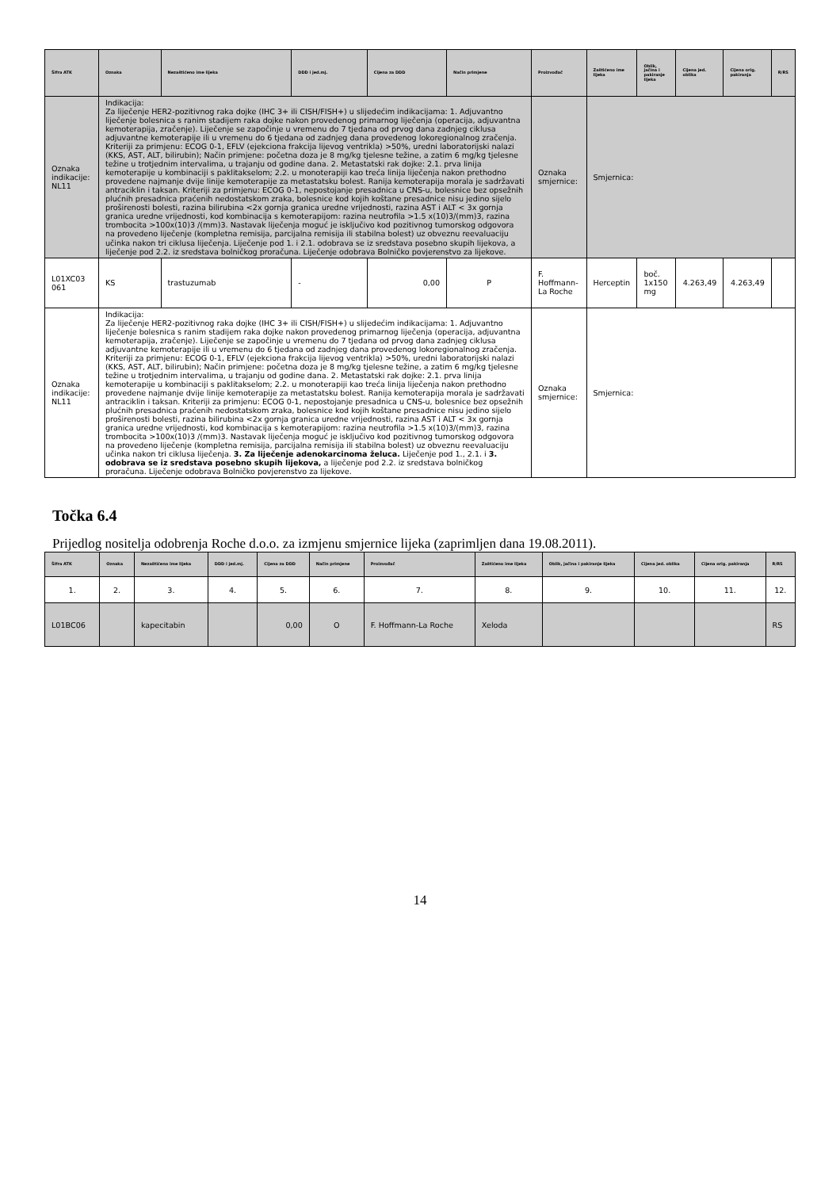| Šifra ATK | Oznaka | Nezaštićeno ime lijeka | DDD i jed.mj. | Cijena za DDD | Način primjene | Proizvođač | Zaštićeno ime lijeka | Oblik, jačina i pakiranje lijeka | Cijena jed. oblika | Cijena orig. pakiranja | R/RS |
| --- | --- | --- | --- | --- | --- | --- | --- | --- | --- | --- | --- |
| Oznaka indikacije: NL11 | Indikacija: Za liječenje HER2-pozitivnog raka dojke (IHC 3+ ili CISH/FISH+) u slijedećim indikacijama: 1. Adjuvantno liječenje bolesnica s ranim stadijem raka dojke nakon provedenog primarnog liječenja (operacija, adjuvantna kemoterapija, zračenje). Liječenje se započinje u vremenu do 7 tjedana od prvog dana zadnjeg ciklusa adjuvantne kemoterapije ili u vremenu do 6 tjedana od zadnjeg dana provedenog lokoregionalnog zračenja. Kriteriji za primjenu: ECOG 0-1, EFLV (ejekciona frakcija lijevog ventrikla) >50%, uredni laboratorijski nalazi (KKS, AST, ALT, bilirubin); Način primjene: početna doza je 8 mg/kg tjelesne težine, a zatim 6 mg/kg tjelesne težine u trotjednim intervalima, u trajanju od godine dana. 2. Metastatski rak dojke: 2.1. prva linija kemoterapije u kombinaciji s paklitakselom; 2.2. u monoterapiji kao treća linija liječenja nakon prethodno provedene najmanje dvije linije kemoterapije za metastatsku bolest. Ranija kemoterapija morala je sadržavati antraciklin i taksan. Kriteriji za primjenu: ECOG 0-1, nepostojanje presadnica u CNS-u, bolesnice bez opsežnih plućnih presadnica praćenih nedostatskom zraka, bolesnice kod kojih koštane presadnice nisu jedino sijelo proširenosti bolesti, razina bilirubina <2x gornja granica uredne vrijednosti, razina AST i ALT < 3x gornja granica uredne vrijednosti, kod kombinacija s kemoterapijom: razina neutrofila >1.5 x(10)3/(mm)3, razina trombocita >100x(10)3 /(mm)3. Nastavak liječenja moguć je isključivo kod pozitivnog tumorskog odgovora na provedeno liječenje (kompletna remisija, parcijalna remisija ili stabilna bolest) uz obveznu reevaluaciju učinka nakon tri ciklusa liječenja. Liječenje pod 1. i 2.1. odobrava se iz sredstava posebno skupih lijekova, a liječenje pod 2.2. iz sredstava bolničkog proračuna. Liječenje odobrava Bolničko povjerenstvo za lijekove. | | | | | Oznaka smjernice: | Smjernica: | | | | |
| L01XC03 061 | KS | trastuzumab | - | 0,00 | P | F. Hoffmann-La Roche | Herceptin | boč. 1x150 mg | 4.263,49 | 4.263,49 | |
| Oznaka indikacije: NL11 | Indikacija: Za liječenje HER2-pozitivnog raka dojke (IHC 3+ ili CISH/FISH+) u slijedećim indikacijama: 1. Adjuvantno liječenje bolesnica s ranim stadijem raka dojke nakon provedenog primarnog liječenja (operacija, adjuvantna kemoterapija, zračenje). Liječenje se započinje u vremenu do 7 tjedana od prvog dana zadnjeg ciklusa adjuvantne kemoterapije ili u vremenu do 6 tjedana od zadnjeg dana provedenog lokoregionalnog zračenja. Kriteriji za primjenu: ECOG 0-1, EFLV (ejekciona frakcija lijevog ventrikla) >50%, uredni laboratorijski nalazi (KKS, AST, ALT, bilirubin); Način primjene: početna doza je 8 mg/kg tjelesne težine, a zatim 6 mg/kg tjelesne težine u trotjednim intervalima, u trajanju od godine dana. 2. Metastatski rak dojke: 2.1. prva linija kemoterapije u kombinaciji s paklitakselom; 2.2. u monoterapiji kao treća linija liječenja nakon prethodno provedene najmanje dvije linije kemoterapije za metastatsku bolest. Ranija kemoterapija morala je sadržavati antraciklin i taksan. Kriteriji za primjenu: ECOG 0-1, nepostojanje presadnica u CNS-u, bolesnice bez opsežnih plućnih presadnica praćenih nedostatskom zraka, bolesnice kod kojih koštane presadnice nisu jedino sijelo proširenosti bolesti, razina bilirubina <2x gornja granica uredne vrijednosti, razina AST i ALT < 3x gornja granica uredne vrijednosti, kod kombinacija s kemoterapijom: razina neutrofila >1.5 x(10)3/(mm)3, razina trombocita >100x(10)3 /(mm)3. Nastavak liječenja moguć je isključivo kod pozitivnog tumorskog odgovora na provedeno liječenje (kompletna remisija, parcijalna remisija ili stabilna bolest) uz obveznu reevaluaciju učinka nakon tri ciklusa liječenja. 3. Za liječenje adenokarcinoma želuca. Liječenje pod 1., 2.1. i 3. odobrava se iz sredstava posebno skupih lijekova, a liječenje pod 2.2. iz sredstava bolničkog proračuna. Liječenje odobrava Bolničko povjerenstvo za lijekove. | | | | | Oznaka smjernice: | Smjernica: | | | | |
Točka 6.4
Prijedlog nositelja odobrenja Roche d.o.o. za izmjenu smjernice lijeka (zaprimljen dana 19.08.2011).
| Šifra ATK | Oznaka | Nezaštićeno ime lijeka | DDD i jed.mj. | Cijena za DDD | Način primjene | Proizvođač | Zaštićeno ime lijeka | Oblik, jačina i pakiranje lijeka | Cijena jed. oblika | Cijena orig. pakiranja | R/RS |
| --- | --- | --- | --- | --- | --- | --- | --- | --- | --- | --- | --- |
| 1. | 2. | 3. | 4. | 5. | 6. | 7. | 8. | 9. | 10. | 11. | 12. |
| L01BC06 | | kapecitabin | | 0,00 | O | F. Hoffmann-La Roche | Xeloda | | | | RS |
14